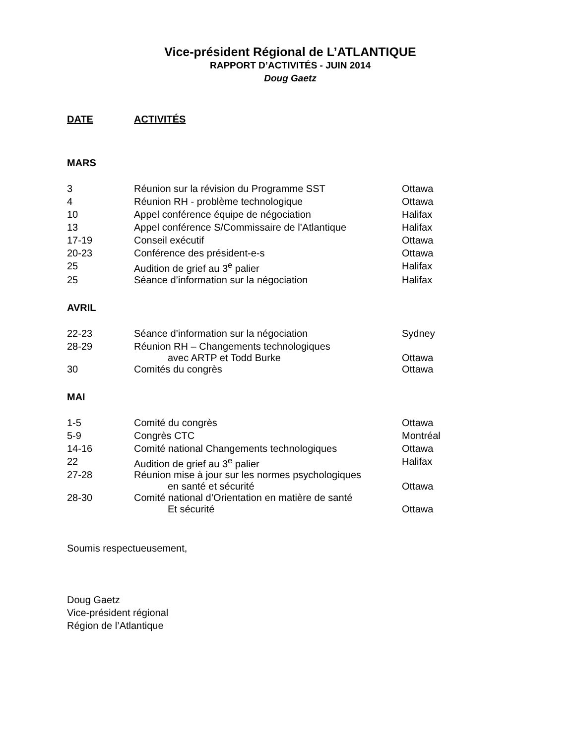Vice-président Régional de L’ATLANTIQUE
RAPPORT D’ACTIVITÉS - JUIN 2014
Doug Gaetz
| DATE | ACTIVITÉS |
MARS
| 3 | Réunion sur la révision du Programme SST | Ottawa |
| 4 | Réunion RH - problème technologique | Ottawa |
| 10 | Appel conférence équipe de négociation | Halifax |
| 13 | Appel conférence S/Commissaire de l’Atlantique | Halifax |
| 17-19 | Conseil exécutif | Ottawa |
| 20-23 | Conférence des président-e-s | Ottawa |
| 25 | Audition de grief au 3<sup>e</sup> palier | Halifax |
| 25 | Séance d’information sur la négociation | Halifax |
AVRIL
| 22-23 | Séance d’information sur la négociation | Sydney |
| 28-29 | Réunion RH – Changements technologiques avec ARTP et Todd Burke | Ottawa |
| 30 | Comités du congrès | Ottawa |
MAI
| 1-5 | Comité du congrès | Ottawa |
| 5-9 | Congrès CTC | Montréal |
| 14-16 | Comité national Changements technologiques | Ottawa |
| 22 | Audition de grief au 3<sup>e</sup> palier | Halifax |
| 27-28 | Réunion mise à jour sur les normes psychologiques en santé et sécurité | Ottawa |
| 28-30 | Comité national d’Orientation en matière de santé Et sécurité | Ottawa |
Soumis respectueusement,
Doug Gaetz
Vice-président régional
Région de l’Atlantique